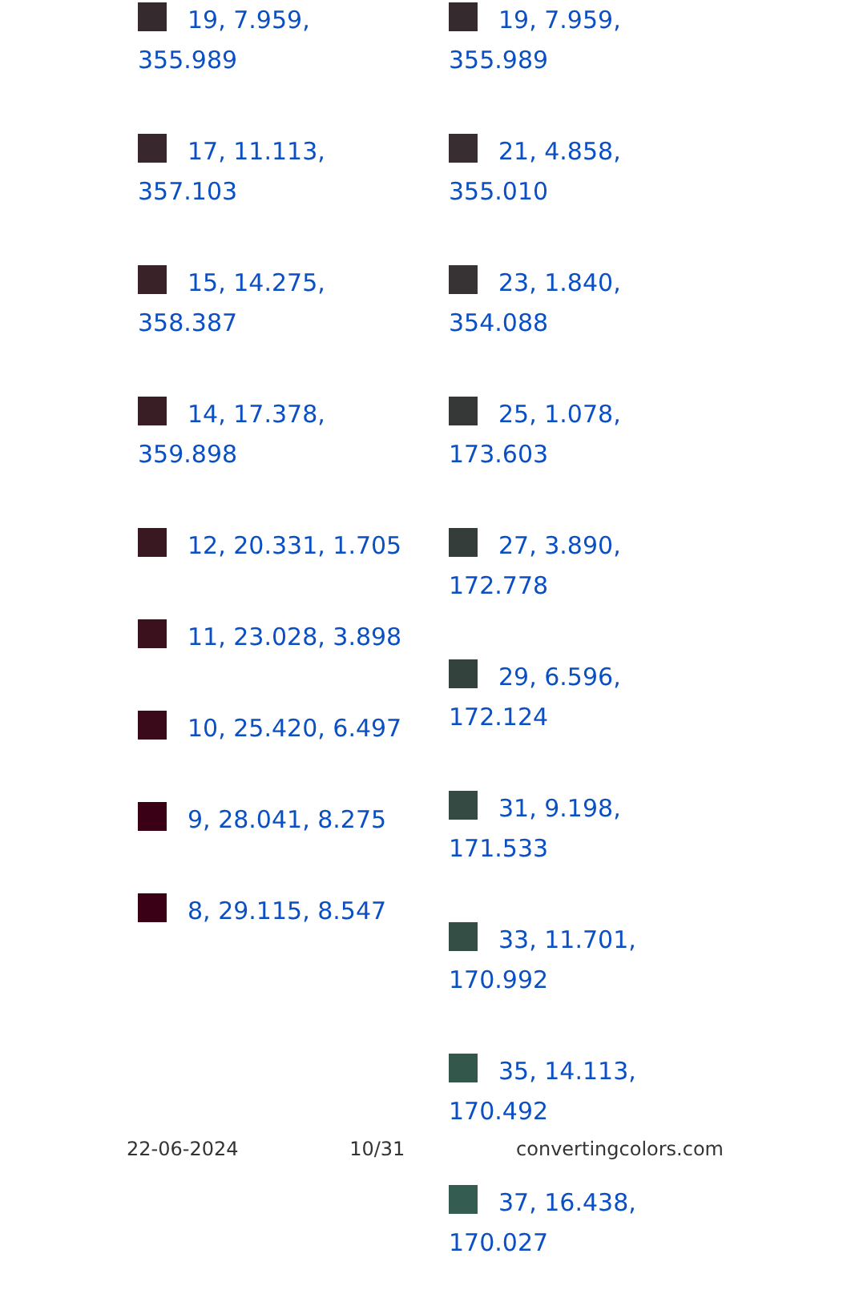19, 7.959, 355.989
17, 11.113, 357.103
15, 14.275, 358.387
14, 17.378, 359.898
12, 20.331, 1.705
11, 23.028, 3.898
10, 25.420, 6.497
9, 28.041, 8.275
8, 29.115, 8.547
19, 7.959, 355.989
21, 4.858, 355.010
23, 1.840, 354.088
25, 1.078, 173.603
27, 3.890, 172.778
29, 6.596, 172.124
31, 9.198, 171.533
33, 11.701, 170.992
35, 14.113, 170.492
37, 16.438, 170.027
22-06-2024 10/31 convertingcolors.com